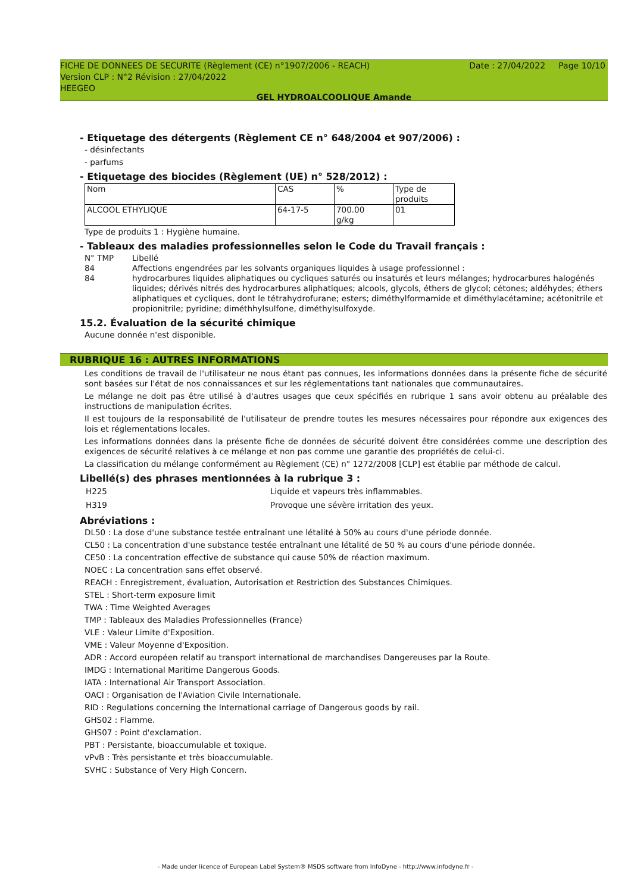FICHE DE DONNEES DE SECURITE (Règlement (CE) n°1907/2006 - REACH) Date : 27/04/2022 Page 10/10
Version CLP : N°2 Révision : 27/04/2022
HEEGEO
GEL HYDROALCOOLIQUE Amande
- Etiquetage des détergents (Règlement CE n° 648/2004 et 907/2006) :
- désinfectants
- parfums
- Etiquetage des biocides (Règlement (UE) n° 528/2012) :
| Nom | CAS | % | Type de produits |
| ALCOOL ETHYLIQUE | 64-17-5 | 700.00 g/kg | 01 |
Type de produits 1 : Hygiène humaine.
- Tableaux des maladies professionnelles selon le Code du Travail français :
| N° TMP | Libellé |
| 84 | Affections engendrées par les solvants organiques liquides à usage professionnel : |
| 84 | hydrocarbures liquides aliphatiques ou cycliques saturés ou insaturés et leurs mélanges; hydrocarbures halogénés liquides; dérivés nitrés des hydrocarbures aliphatiques; alcools, glycols, éthers de glycol; cétones; aldéhydes; éthers aliphatiques et cycliques, dont le tétrahydrofurane; esters; diméthylformamide et diméthylacétamine; acétonitrile et propionitrile; pyridine; diméthhylsulfone, diméthylsulfoxyde. |
15.2. Évaluation de la sécurité chimique
Aucune donnée n'est disponible.
RUBRIQUE 16 : AUTRES INFORMATIONS
Les conditions de travail de l'utilisateur ne nous étant pas connues, les informations données dans la présente fiche de sécurité sont basées sur l'état de nos connaissances et sur les réglementations tant nationales que communautaires.
Le mélange ne doit pas être utilisé à d'autres usages que ceux spécifiés en rubrique 1 sans avoir obtenu au préalable des instructions de manipulation écrites.
Il est toujours de la responsabilité de l'utilisateur de prendre toutes les mesures nécessaires pour répondre aux exigences des lois et réglementations locales.
Les informations données dans la présente fiche de données de sécurité doivent être considérées comme une description des exigences de sécurité relatives à ce mélange et non pas comme une garantie des propriétés de celui-ci.
La classification du mélange conformément au Règlement (CE) n° 1272/2008 [CLP] est établie par méthode de calcul.
Libellé(s) des phrases mentionnées à la rubrique 3 :
| H225 | Liquide et vapeurs très inflammables. |
| H319 | Provoque une sévère irritation des yeux. |
Abréviations :
DL50 : La dose d'une substance testée entraînant une létalité à 50% au cours d'une période donnée.
CL50 : La concentration d'une substance testée entraînant une létalité de 50 % au cours d'une période donnée.
CE50 : La concentration effective de substance qui cause 50% de réaction maximum.
NOEC : La concentration sans effet observé.
REACH : Enregistrement, évaluation, Autorisation et Restriction des Substances Chimiques.
STEL : Short-term exposure limit
TWA : Time Weighted Averages
TMP : Tableaux des Maladies Professionnelles (France)
VLE : Valeur Limite d'Exposition.
VME : Valeur Moyenne d'Exposition.
ADR : Accord européen relatif au transport international de marchandises Dangereuses par la Route.
IMDG : International Maritime Dangerous Goods.
IATA : International Air Transport Association.
OACI : Organisation de l'Aviation Civile Internationale.
RID : Regulations concerning the International carriage of Dangerous goods by rail.
GHS02 : Flamme.
GHS07 : Point d'exclamation.
PBT : Persistante, bioaccumulable et toxique.
vPvB : Très persistante et très bioaccumulable.
SVHC : Substance of Very High Concern.
- Made under licence of European Label System® MSDS software from InfoDyne - http://www.infodyne.fr -